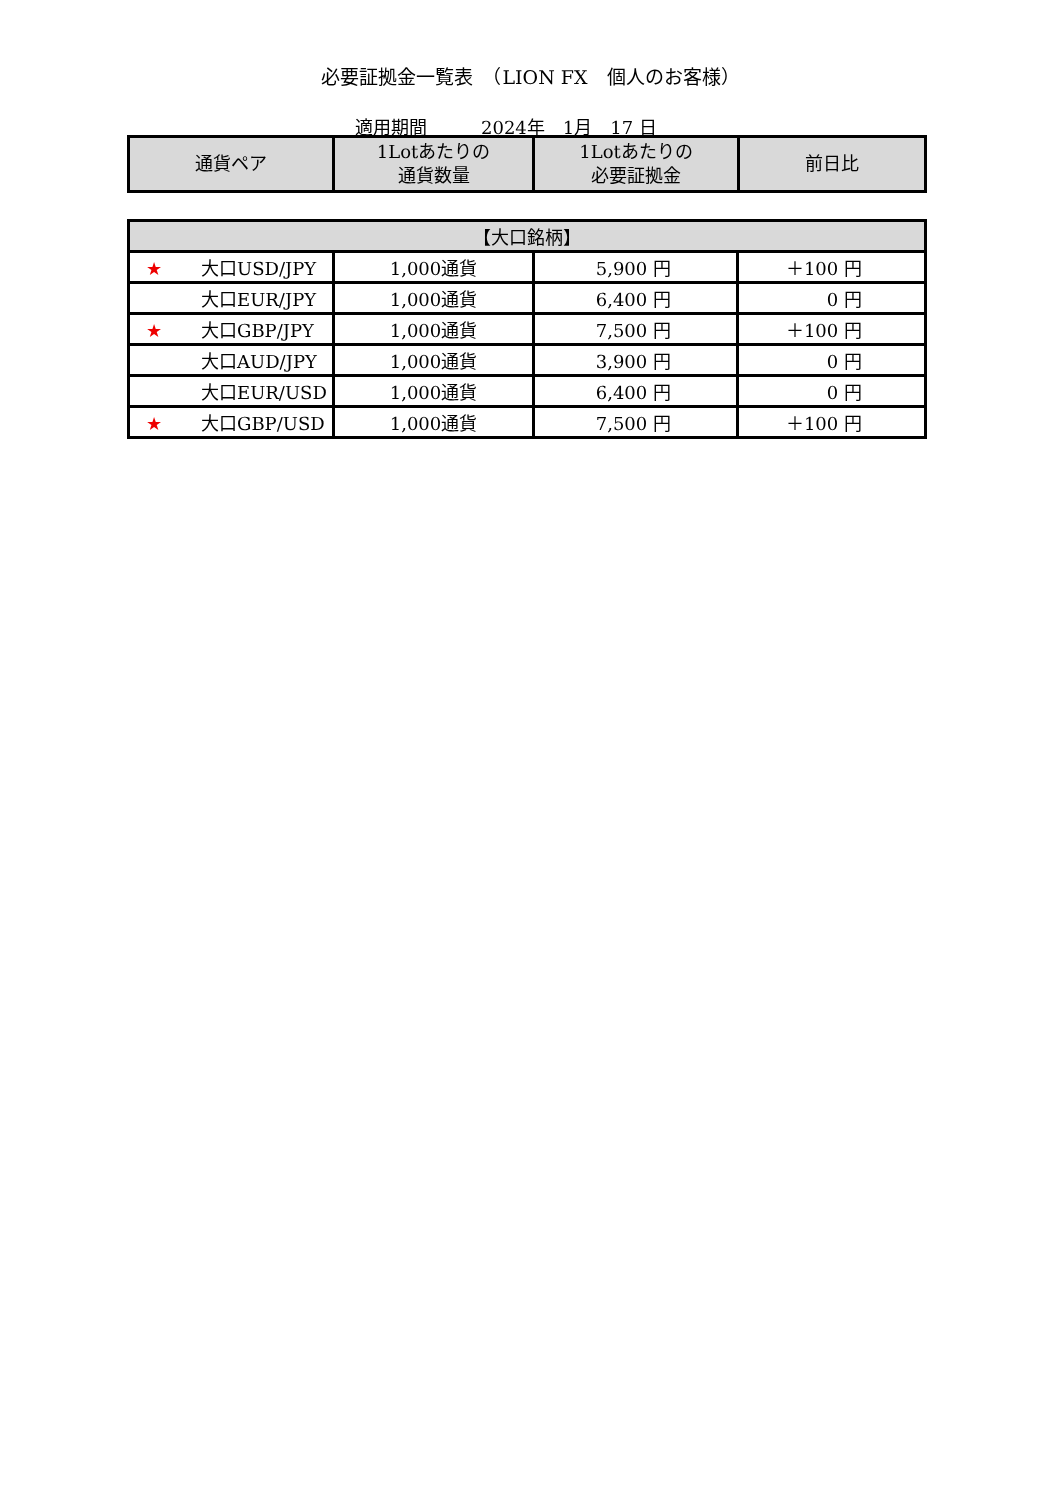必要証拠金一覧表　（LION FX　個人のお客様）
適用期間　　　2024年　1月　17 日
| 通貨ペア | 1Lotあたりの 通貨数量 | 1Lotあたりの 必要証拠金 | 前日比 |
| --- | --- | --- | --- |
| 【大口銘柄】 | | | |
| ★ 大口USD/JPY | 1,000通貨 | 5,900 円 | ＋100 円 |
| 大口EUR/JPY | 1,000通貨 | 6,400 円 | 0 円 |
| ★ 大口GBP/JPY | 1,000通貨 | 7,500 円 | ＋100 円 |
| 大口AUD/JPY | 1,000通貨 | 3,900 円 | 0 円 |
| 大口EUR/USD | 1,000通貨 | 6,400 円 | 0 円 |
| ★ 大口GBP/USD | 1,000通貨 | 7,500 円 | ＋100 円 |